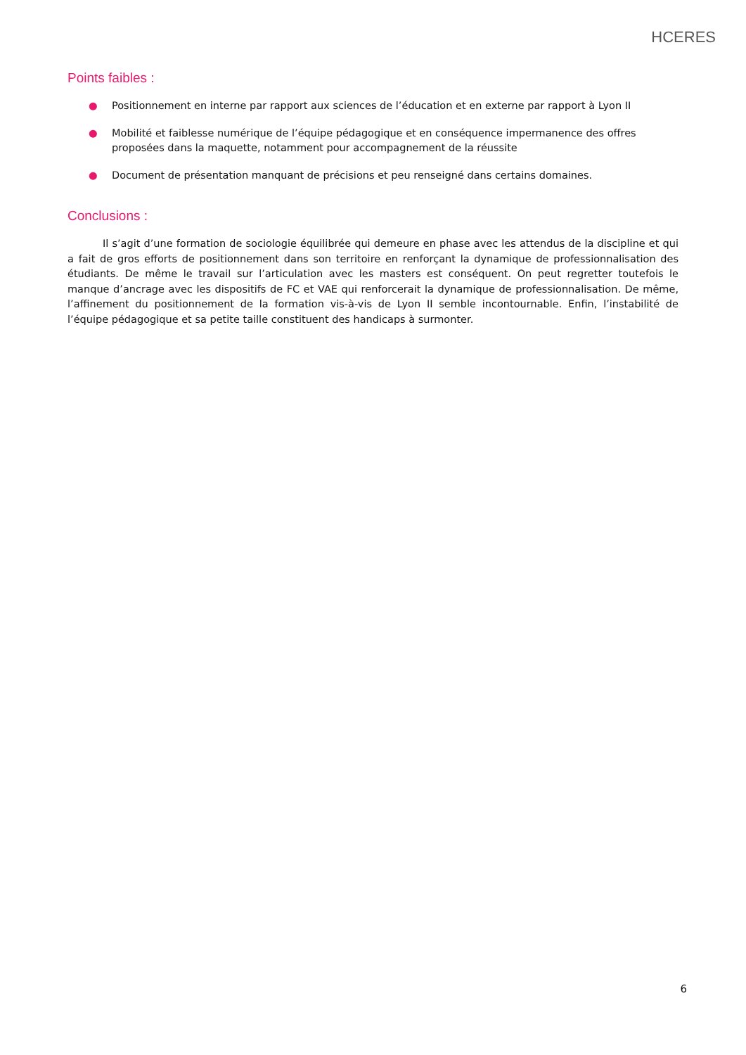HCERES
Points faibles :
● Positionnement en interne par rapport aux sciences de l’éducation et en externe par rapport à Lyon II
● Mobilité et faiblesse numérique de l’équipe pédagogique et en conséquence impermanence des offres proposées dans la maquette, notamment pour accompagnement de la réussite
● Document de présentation manquant de précisions et peu renseigné dans certains domaines.
Conclusions :
Il s’agit d’une formation de sociologie équilibrée qui demeure en phase avec les attendus de la discipline et qui a fait de gros efforts de positionnement dans son territoire en renforçant la dynamique de professionnalisation des étudiants. De même le travail sur l’articulation avec les masters est conséquent. On peut regretter toutefois le manque d’ancrage avec les dispositifs de FC et VAE qui renforcerait la dynamique de professionnalisation. De même, l’affinement du positionnement de la formation vis-à-vis de Lyon II semble incontournable. Enfin, l’instabilité de l’équipe pédagogique et sa petite taille constituent des handicaps à surmonter.
6